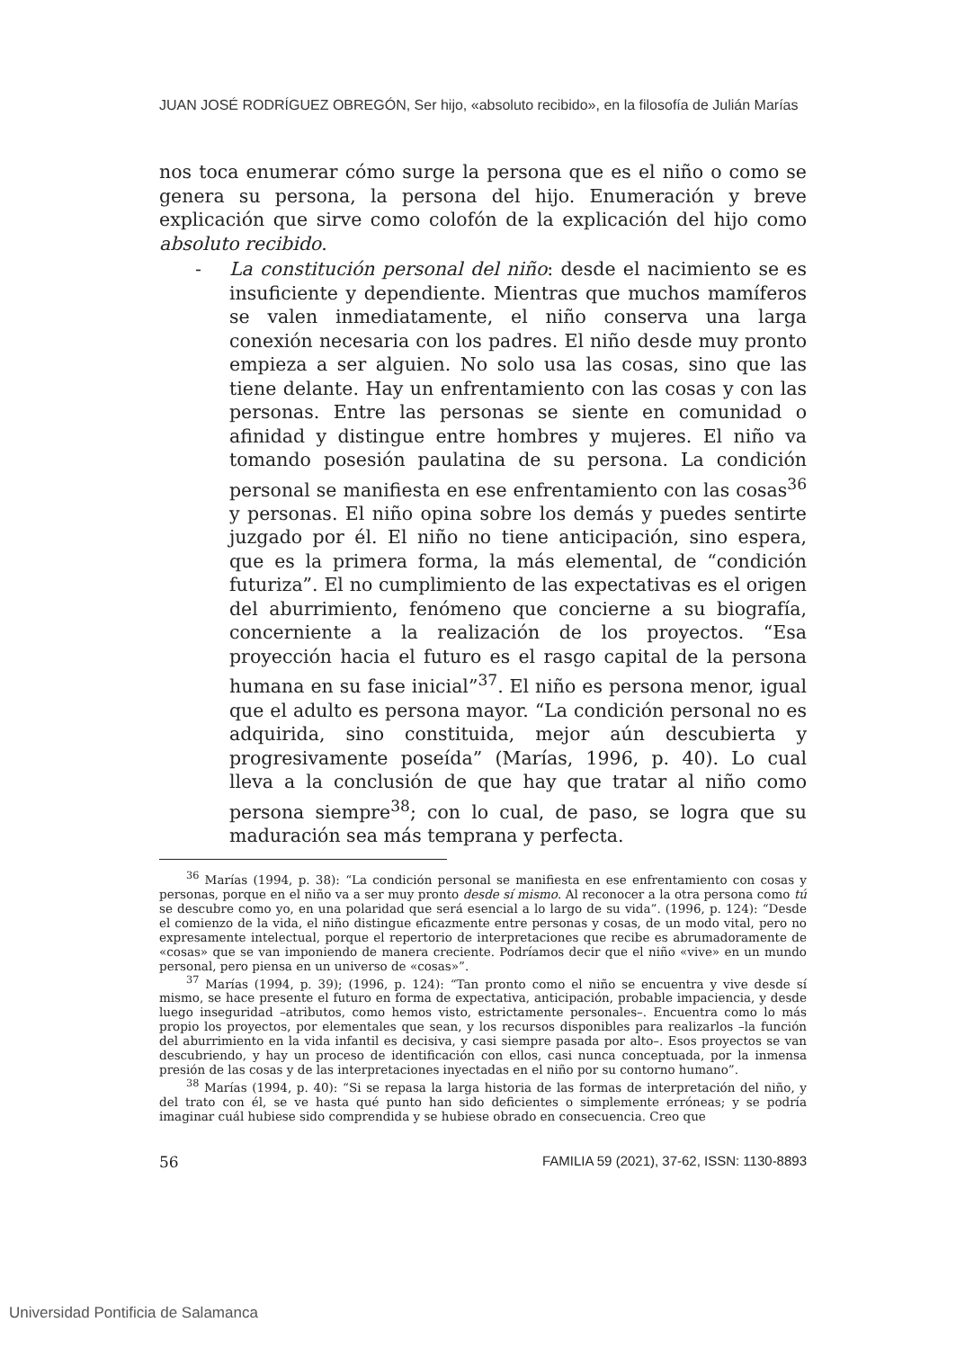JUAN JOSÉ RODRÍGUEZ OBREGÓN, Ser hijo, «absoluto recibido», en la filosofía de Julián Marías
nos toca enumerar cómo surge la persona que es el niño o como se genera su persona, la persona del hijo. Enumeración y breve explicación que sirve como colofón de la explicación del hijo como absoluto recibido.
- La constitución personal del niño: desde el nacimiento se es insuficiente y dependiente. Mientras que muchos mamíferos se valen inmediatamente, el niño conserva una larga conexión necesaria con los padres. El niño desde muy pronto empieza a ser alguien. No solo usa las cosas, sino que las tiene delante. Hay un enfrentamiento con las cosas y con las personas. Entre las personas se siente en comunidad o afinidad y distingue entre hombres y mujeres. El niño va tomando posesión paulatina de su persona. La condición personal se manifiesta en ese enfrentamiento con las cosas<sup>36</sup> y personas. El niño opina sobre los demás y puedes sentirte juzgado por él. El niño no tiene anticipación, sino espera, que es la primera forma, la más elemental, de “condición futuriza”. El no cumplimiento de las expectativas es el origen del aburrimiento, fenómeno que concierne a su biografía, concerniente a la realización de los proyectos. “Esa proyección hacia el futuro es el rasgo capital de la persona humana en su fase inicial”<sup>37</sup>. El niño es persona menor, igual que el adulto es persona mayor. “La condición personal no es adquirida, sino constituida, mejor aún descubierta y progresivamente poseída” (Marías, 1996, p. 40). Lo cual lleva a la conclusión de que hay que tratar al niño como persona siempre<sup>38</sup>; con lo cual, de paso, se logra que su maduración sea más temprana y perfecta.
<sup>36</sup> Marías (1994, p. 38): “La condición personal se manifiesta en ese enfrentamiento con cosas y personas, porque en el niño va a ser muy pronto desde sí mismo. Al reconocer a la otra persona como tú se descubre como yo, en una polaridad que será esencial a lo largo de su vida”. (1996, p. 124): “Desde el comienzo de la vida, el niño distingue eficazmente entre personas y cosas, de un modo vital, pero no expresamente intelectual, porque el repertorio de interpretaciones que recibe es abrumadoramente de «cosas» que se van imponiendo de manera creciente. Podríamos decir que el niño «vive» en un mundo personal, pero piensa en un universo de «cosas»”.
<sup>37</sup> Marías (1994, p. 39); (1996, p. 124): “Tan pronto como el niño se encuentra y vive desde sí mismo, se hace presente el futuro en forma de expectativa, anticipación, probable impaciencia, y desde luego inseguridad –atributos, como hemos visto, estrictamente personales–. Encuentra como lo más propio los proyectos, por elementales que sean, y los recursos disponibles para realizarlos –la función del aburrimiento en la vida infantil es decisiva, y casi siempre pasada por alto–. Esos proyectos se van descubriendo, y hay un proceso de identificación con ellos, casi nunca conceptuada, por la inmensa presión de las cosas y de las interpretaciones inyectadas en el niño por su contorno humano”.
<sup>38</sup> Marías (1994, p. 40): “Si se repasa la larga historia de las formas de interpretación del niño, y del trato con él, se ve hasta qué punto han sido deficientes o simplemente erróneas; y se podría imaginar cuál hubiese sido comprendida y se hubiese obrado en consecuencia. Creo que
56 FAMILIA 59 (2021), 37-62, ISSN: 1130-8893
Universidad Pontificia de Salamanca